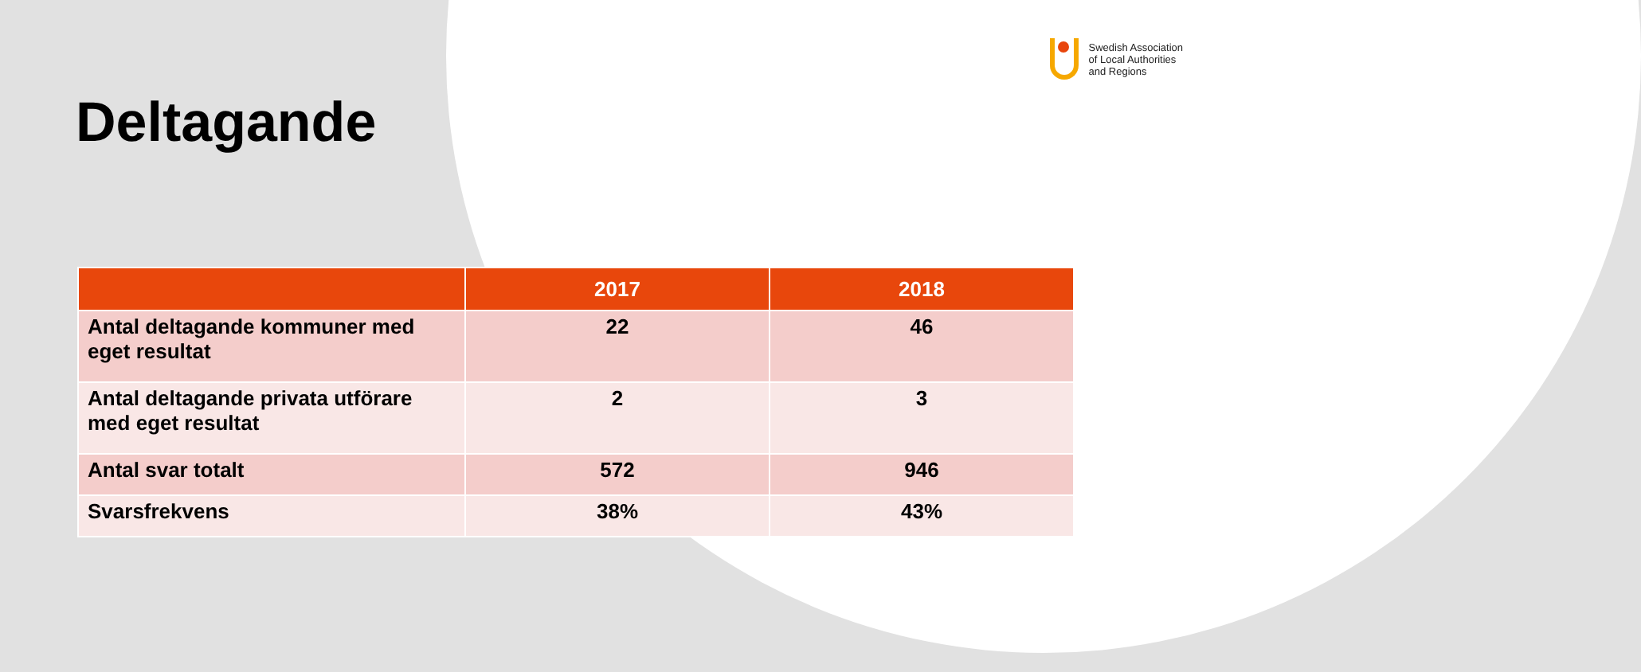Swedish Association
of Local Authorities
and Regions
Deltagande
| | 2017 | 2018 |
| --- | --- | --- |
| Antal deltagande kommuner med eget resultat | 22 | 46 |
| Antal deltagande privata utförare med eget resultat | 2 | 3 |
| Antal svar totalt | 572 | 946 |
| Svarsfrekvens | 38% | 43% |